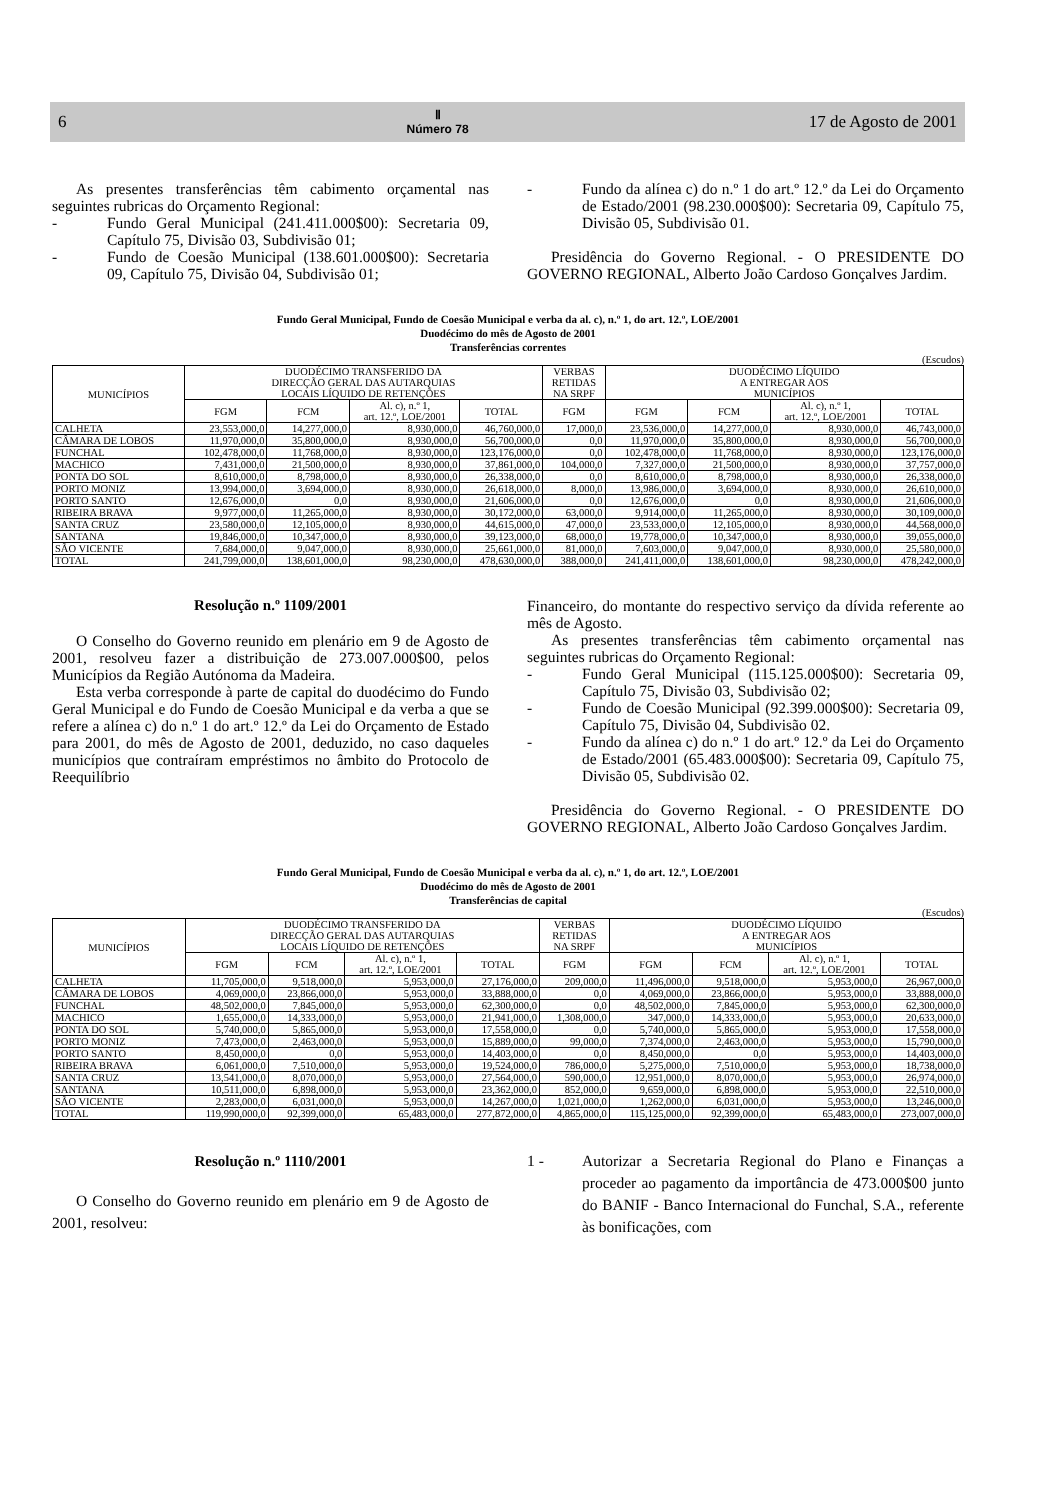6 Ⅱ
Número 78 17 de Agosto de 2001
As presentes transferências têm cabimento orçamental nas seguintes rubricas do Orçamento Regional:
- Fundo Geral Municipal (241.411.000$00): Secretaria 09, Capítulo 75, Divisão 03, Subdivisão 01;
- Fundo de Coesão Municipal (138.601.000$00): Secretaria 09, Capítulo 75, Divisão 04, Subdivisão 01;
- Fundo da alínea c) do n.º 1 do art.º 12.º da Lei do Orçamento de Estado/2001 (98.230.000$00): Secretaria 09, Capítulo 75, Divisão 05, Subdivisão 01.
Presidência do Governo Regional. - O PRESIDENTE DO GOVERNO REGIONAL, Alberto João Cardoso Gonçalves Jardim.
Fundo Geral Municipal, Fundo de Coesão Municipal e verba da al. c), n.º 1, do art. 12.º, LOE/2001
Duodécimo do mês de Agosto de 2001
Transferências correntes
(Escudos)
| MUNICÍPIOS | DUODÉCIMO TRANSFERIDO DA DIRECÇÃO GERAL DAS AUTARQUIAS LOCAIS LÍQUIDO DE RETENÇÕES | | | | VERBAS RETIDAS NA SRPF | DUODÉCIMO LÍQUIDO A ENTREGAR AOS MUNICÍPIOS | | | |
| --- | --- | --- | --- | --- | --- | --- | --- | --- | --- |
| | FGM | FCM | Al. c), n.º 1, art. 12.º, LOE/2001 | TOTAL | FGM | FGM | FCM | Al. c), n.º 1, art. 12.º, LOE/2001 | TOTAL |
| CALHETA | 23,553,000,0 | 14,277,000,0 | 8,930,000,0 | 46,760,000,0 | 17,000,0 | 23,536,000,0 | 14,277,000,0 | 8,930,000,0 | 46,743,000,0 |
| CÂMARA DE LOBOS | 11,970,000,0 | 35,800,000,0 | 8,930,000,0 | 56,700,000,0 | 0,0 | 11,970,000,0 | 35,800,000,0 | 8,930,000,0 | 56,700,000,0 |
| FUNCHAL | 102,478,000,0 | 11,768,000,0 | 8,930,000,0 | 123,176,000,0 | 0,0 | 102,478,000,0 | 11,768,000,0 | 8,930,000,0 | 123,176,000,0 |
| MACHICO | 7,431,000,0 | 21,500,000,0 | 8,930,000,0 | 37,861,000,0 | 104,000,0 | 7,327,000,0 | 21,500,000,0 | 8,930,000,0 | 37,757,000,0 |
| PONTA DO SOL | 8,610,000,0 | 8,798,000,0 | 8,930,000,0 | 26,338,000,0 | 0,0 | 8,610,000,0 | 8,798,000,0 | 8,930,000,0 | 26,338,000,0 |
| PORTO MONIZ | 13,994,000,0 | 3,694,000,0 | 8,930,000,0 | 26,618,000,0 | 8,000,0 | 13,986,000,0 | 3,694,000,0 | 8,930,000,0 | 26,610,000,0 |
| PORTO SANTO | 12,676,000,0 | 0,0 | 8,930,000,0 | 21,606,000,0 | 0,0 | 12,676,000,0 | 0,0 | 8,930,000,0 | 21,606,000,0 |
| RIBEIRA BRAVA | 9,977,000,0 | 11,265,000,0 | 8,930,000,0 | 30,172,000,0 | 63,000,0 | 9,914,000,0 | 11,265,000,0 | 8,930,000,0 | 30,109,000,0 |
| SANTA CRUZ | 23,580,000,0 | 12,105,000,0 | 8,930,000,0 | 44,615,000,0 | 47,000,0 | 23,533,000,0 | 12,105,000,0 | 8,930,000,0 | 44,568,000,0 |
| SANTANA | 19,846,000,0 | 10,347,000,0 | 8,930,000,0 | 39,123,000,0 | 68,000,0 | 19,778,000,0 | 10,347,000,0 | 8,930,000,0 | 39,055,000,0 |
| SÃO VICENTE | 7,684,000,0 | 9,047,000,0 | 8,930,000,0 | 25,661,000,0 | 81,000,0 | 7,603,000,0 | 9,047,000,0 | 8,930,000,0 | 25,580,000,0 |
| TOTAL | 241,799,000,0 | 138,601,000,0 | 98,230,000,0 | 478,630,000,0 | 388,000,0 | 241,411,000,0 | 138,601,000,0 | 98,230,000,0 | 478,242,000,0 |
Resolução n.º 1109/2001
O Conselho do Governo reunido em plenário em 9 de Agosto de 2001, resolveu fazer a distribuição de 273.007.000$00, pelos Municípios da Região Autónoma da Madeira.
Esta verba corresponde à parte de capital do duodécimo do Fundo Geral Municipal e do Fundo de Coesão Municipal e da verba a que se refere a alínea c) do n.º 1 do art.º 12.º da Lei do Orçamento de Estado para 2001, do mês de Agosto de 2001, deduzido, no caso daqueles municípios que contraíram empréstimos no âmbito do Protocolo de Reequilíbrio
Financeiro, do montante do respectivo serviço da dívida referente ao mês de Agosto.
As presentes transferências têm cabimento orçamental nas seguintes rubricas do Orçamento Regional:
- Fundo Geral Municipal (115.125.000$00): Secretaria 09, Capítulo 75, Divisão 03, Subdivisão 02;
- Fundo de Coesão Municipal (92.399.000$00): Secretaria 09, Capítulo 75, Divisão 04, Subdivisão 02.
- Fundo da alínea c) do n.º 1 do art.º 12.º da Lei do Orçamento de Estado/2001 (65.483.000$00): Secretaria 09, Capítulo 75, Divisão 05, Subdivisão 02.
Presidência do Governo Regional. - O PRESIDENTE DO GOVERNO REGIONAL, Alberto João Cardoso Gonçalves Jardim.
Fundo Geral Municipal, Fundo de Coesão Municipal e verba da al. c), n.º 1, do art. 12.º, LOE/2001
Duodécimo do mês de Agosto de 2001
Transferências de capital
(Escudos)
| MUNICÍPIOS | DUODÉCIMO TRANSFERIDO DA DIRECÇÃO GERAL DAS AUTARQUIAS LOCAIS LÍQUIDO DE RETENÇÕES | | | | VERBAS RETIDAS NA SRPF | DUODÉCIMO LÍQUIDO A ENTREGAR AOS MUNICÍPIOS | | | |
| --- | --- | --- | --- | --- | --- | --- | --- | --- | --- |
| | FGM | FCM | Al. c), n.º 1, art. 12.º, LOE/2001 | TOTAL | FGM | FGM | FCM | Al. c), n.º 1, art. 12.º, LOE/2001 | TOTAL |
| CALHETA | 11,705,000,0 | 9,518,000,0 | 5,953,000,0 | 27,176,000,0 | 209,000,0 | 11,496,000,0 | 9,518,000,0 | 5,953,000,0 | 26,967,000,0 |
| CÂMARA DE LOBOS | 4,069,000,0 | 23,866,000,0 | 5,953,000,0 | 33,888,000,0 | 0,0 | 4,069,000,0 | 23,866,000,0 | 5,953,000,0 | 33,888,000,0 |
| FUNCHAL | 48,502,000,0 | 7,845,000,0 | 5,953,000,0 | 62,300,000,0 | 0,0 | 48,502,000,0 | 7,845,000,0 | 5,953,000,0 | 62,300,000,0 |
| MACHICO | 1,655,000,0 | 14,333,000,0 | 5,953,000,0 | 21,941,000,0 | 1,308,000,0 | 347,000,0 | 14,333,000,0 | 5,953,000,0 | 20,633,000,0 |
| PONTA DO SOL | 5,740,000,0 | 5,865,000,0 | 5,953,000,0 | 17,558,000,0 | 0,0 | 5,740,000,0 | 5,865,000,0 | 5,953,000,0 | 17,558,000,0 |
| PORTO MONIZ | 7,473,000,0 | 2,463,000,0 | 5,953,000,0 | 15,889,000,0 | 99,000,0 | 7,374,000,0 | 2,463,000,0 | 5,953,000,0 | 15,790,000,0 |
| PORTO SANTO | 8,450,000,0 | 0,0 | 5,953,000,0 | 14,403,000,0 | 0,0 | 8,450,000,0 | 0,0 | 5,953,000,0 | 14,403,000,0 |
| RIBEIRA BRAVA | 6,061,000,0 | 7,510,000,0 | 5,953,000,0 | 19,524,000,0 | 786,000,0 | 5,275,000,0 | 7,510,000,0 | 5,953,000,0 | 18,738,000,0 |
| SANTA CRUZ | 13,541,000,0 | 8,070,000,0 | 5,953,000,0 | 27,564,000,0 | 590,000,0 | 12,951,000,0 | 8,070,000,0 | 5,953,000,0 | 26,974,000,0 |
| SANTANA | 10,511,000,0 | 6,898,000,0 | 5,953,000,0 | 23,362,000,0 | 852,000,0 | 9,659,000,0 | 6,898,000,0 | 5,953,000,0 | 22,510,000,0 |
| SÃO VICENTE | 2,283,000,0 | 6,031,000,0 | 5,953,000,0 | 14,267,000,0 | 1,021,000,0 | 1,262,000,0 | 6,031,000,0 | 5,953,000,0 | 13,246,000,0 |
| TOTAL | 119,990,000,0 | 92,399,000,0 | 65,483,000,0 | 277,872,000,0 | 4,865,000,0 | 115,125,000,0 | 92,399,000,0 | 65,483,000,0 | 273,007,000,0 |
Resolução n.º 1110/2001
O Conselho do Governo reunido em plenário em 9 de Agosto de 2001, resolveu:
1 - Autorizar a Secretaria Regional do Plano e Finanças a proceder ao pagamento da importância de 473.000$00 junto do BANIF - Banco Internacional do Funchal, S.A., referente às bonificações, com